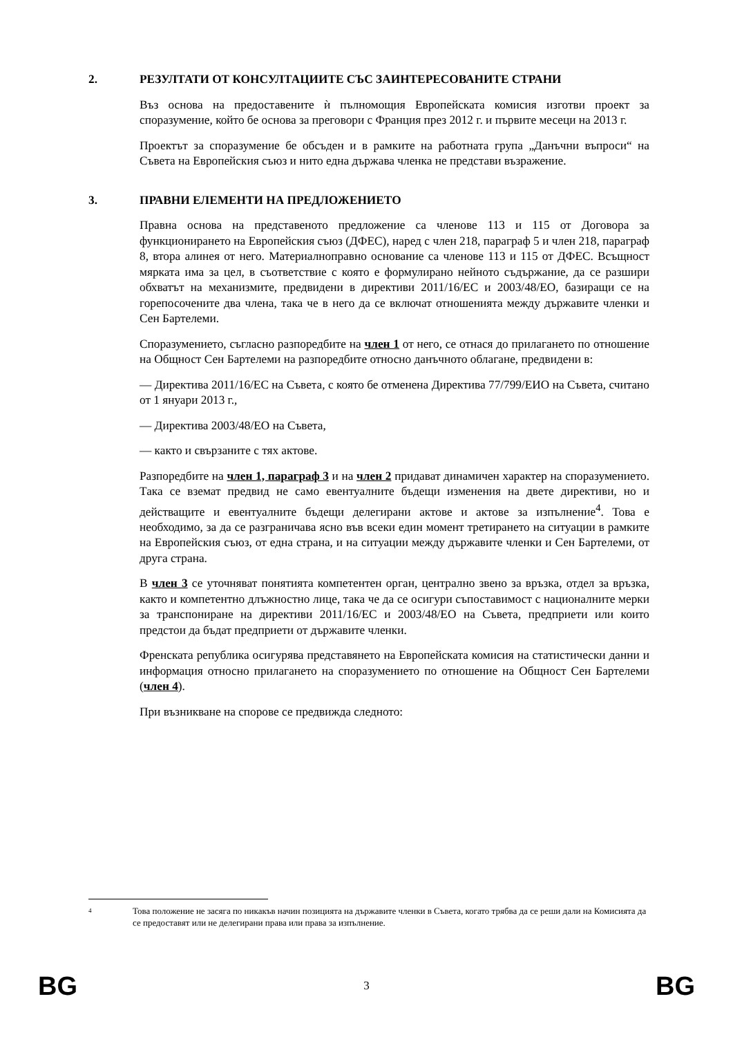2. РЕЗУЛТАТИ ОТ КОНСУЛТАЦИИТЕ СЪС ЗАИНТЕРЕСОВАНИТЕ СТРАНИ
Въз основа на предоставените ѝ пълномощия Европейската комисия изготви проект за споразумение, който бе основа за преговори с Франция през 2012 г. и първите месеци на 2013 г.
Проектът за споразумение бе обсъден и в рамките на работната група „Данъчни въпроси“ на Съвета на Европейския съюз и нито една държава членка не представи възражение.
3. ПРАВНИ ЕЛЕМЕНТИ НА ПРЕДЛОЖЕНИЕТО
Правна основа на представеното предложение са членове 113 и 115 от Договора за функционирането на Европейския съюз (ДФЕС), наред с член 218, параграф 5 и член 218, параграф 8, втора алинея от него. Материалноправно основание са членове 113 и 115 от ДФЕС. Всъщност мярката има за цел, в съответствие с която е формулирано нейното съдържание, да се разшири обхватът на механизмите, предвидени в директиви 2011/16/ЕС и 2003/48/ЕО, базиращи се на горепосочените два члена, така че в него да се включат отношенията между държавите членки и Сен Бартелеми.
Споразумението, съгласно разпоредбите на член 1 от него, се отнася до прилагането по отношение на Общност Сен Бартелеми на разпоредбите относно данъчното облагане, предвидени в:
— Директива 2011/16/ЕС на Съвета, с която бе отменена Директива 77/799/ЕИО на Съвета, считано от 1 януари 2013 г.,
— Директива 2003/48/ЕО на Съвета,
— както и свързаните с тях актове.
Разпоредбите на член 1, параграф 3 и на член 2 придават динамичен характер на споразумението. Така се вземат предвид не само евентуалните бъдещи изменения на двете директиви, но и действащите и евентуалните бъдещи делегирани актове и актове за изпълнение<sup>4</sup>. Това е необходимо, за да се разграничава ясно във всеки един момент третирането на ситуации в рамките на Европейския съюз, от една страна, и на ситуации между държавите членки и Сен Бартелеми, от друга страна.
В член 3 се уточняват понятията компетентен орган, централно звено за връзка, отдел за връзка, както и компетентно длъжностно лице, така че да се осигури съпоставимост с националните мерки за транспониране на директиви 2011/16/ЕС и 2003/48/ЕО на Съвета, предприети или които предстои да бъдат предприети от държавите членки.
Френската република осигурява представянето на Европейската комисия на статистически данни и информация относно прилагането на споразумението по отношение на Общност Сен Бартелеми (член 4).
При възникване на спорове се предвижда следното:
4 Това положение не засяга по никакъв начин позицията на държавите членки в Съвета, когато трябва да се реши дали на Комисията да се предоставят или не делегирани права или права за изпълнение.
BG 3 BG